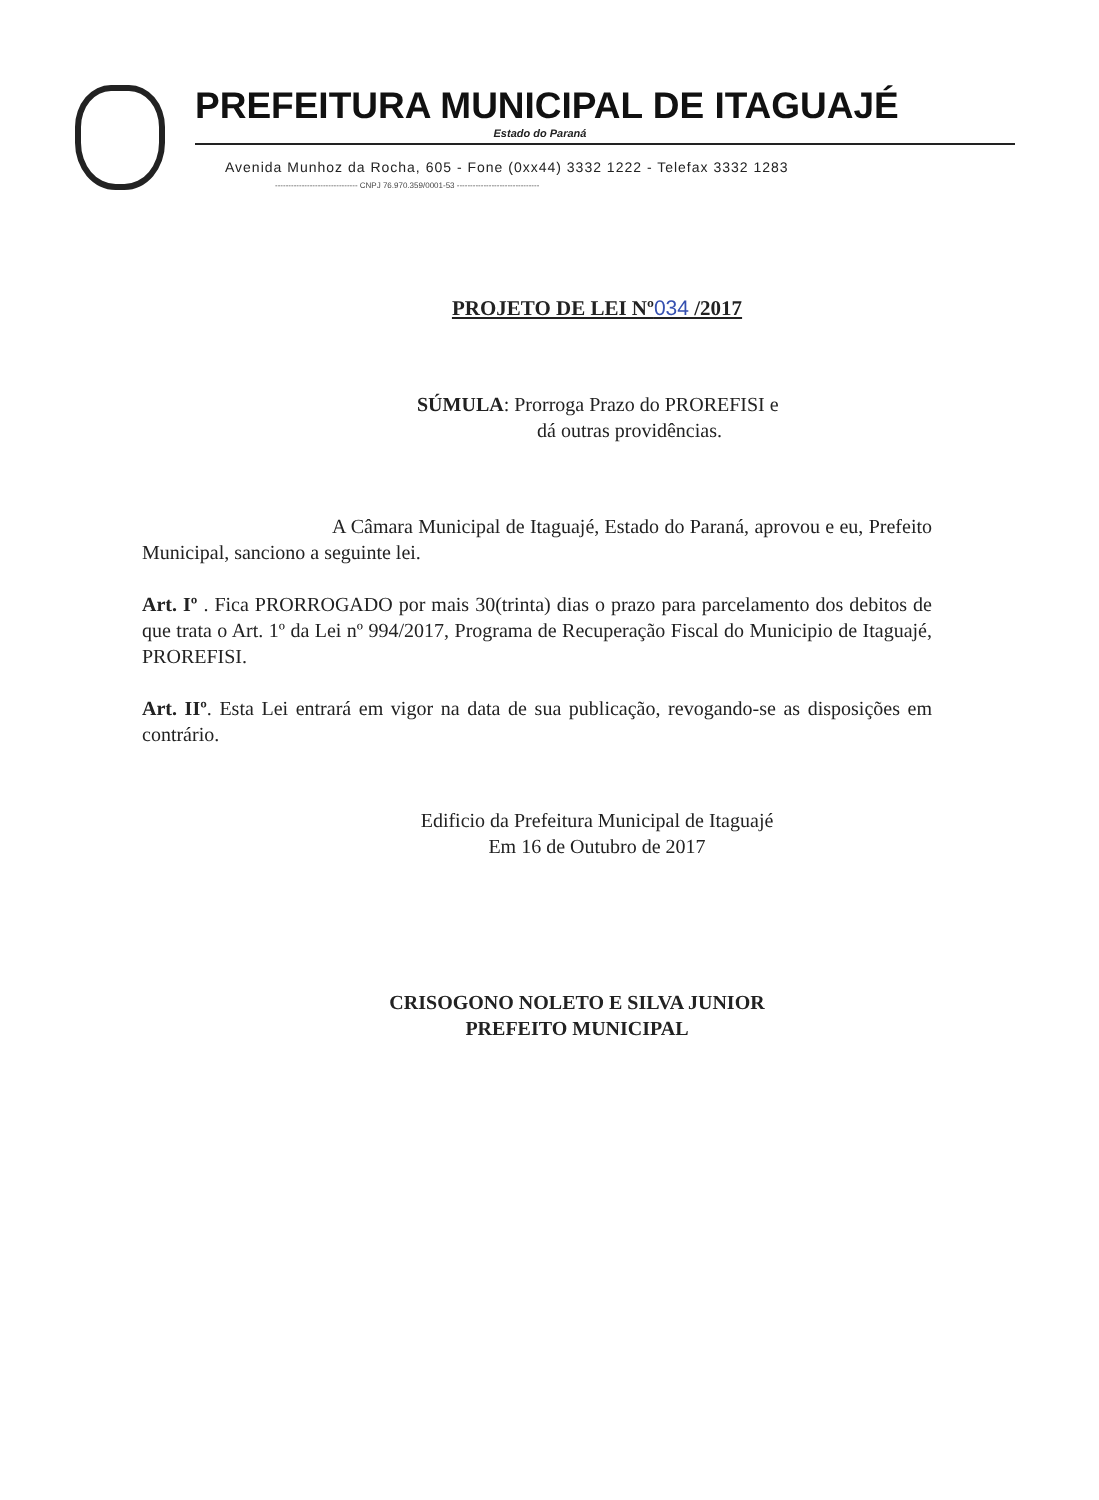PREFEITURA MUNICIPAL DE ITAGUAJÉ
Estado do Paraná
Avenida Munhoz da Rocha, 605 - Fone (0xx44) 3332 1222 - Telefax 3332 1283
------------------------------- CNPJ 76.970.359/0001-53 -------------------------------
PROJETO DE LEI Nº034 /2017
SÚMULA: Prorroga Prazo do PROREFISI e
dá outras providências.
A Câmara Municipal de Itaguajé, Estado do Paraná, aprovou e eu, Prefeito Municipal, sanciono a seguinte lei.
Art. Iº . Fica PRORROGADO por mais 30(trinta) dias o prazo para parcelamento dos debitos de que trata o Art. 1º da Lei nº 994/2017, Programa de Recuperação Fiscal do Municipio de Itaguajé, PROREFISI.
Art. IIº. Esta Lei entrará em vigor na data de sua publicação, revogando-se as disposições em contrário.
Edificio da Prefeitura Municipal de Itaguajé
Em 16 de Outubro de 2017
CRISOGONO NOLETO E SILVA JUNIOR
PREFEITO MUNICIPAL